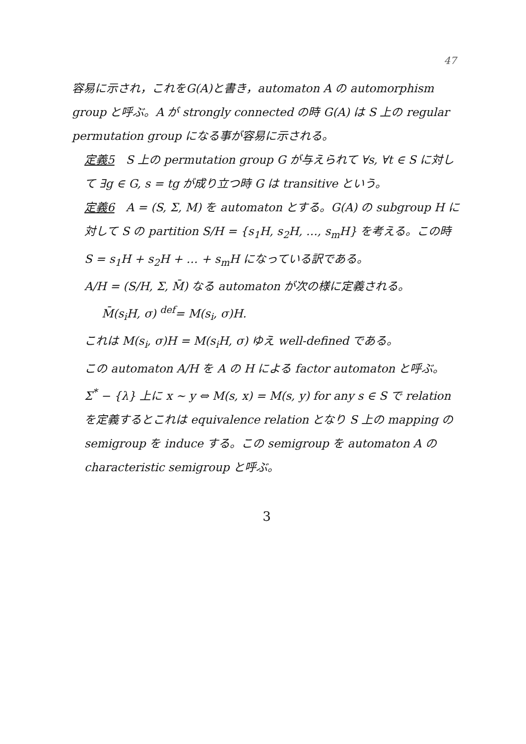47
容易に示され，これをG(A)と書き，automaton A の automorphism group と呼ぶ。A が strongly connected の時 G(A) は S 上の regular permutation group になる事が容易に示される。
定義5　S 上の permutation group G が与えられて ∀s, ∀t ∈ S に対して ∃g ∈ G, s = tg が成り立つ時 G は transitive という。
定義6　A = (S, Σ, M) を automaton とする。G(A) の subgroup H に対して S の partition S/H = {s<sub>1</sub>H, s<sub>2</sub>H, …, s<sub>m</sub>H} を考える。この時 S = s<sub>1</sub>H + s<sub>2</sub>H + … + s<sub>m</sub>H になっている訳である。
A/H = (S/H, Σ, M̄) なる automaton が次の様に定義される。
M̄(s<sub>i</sub>H, σ) <sup>def</sup>= M(s<sub>i</sub>, σ)H.
これは M(s<sub>i</sub>, σ)H = M(s<sub>i</sub>H, σ) ゆえ well-defined である。
この automaton A/H を A の H による factor automaton と呼ぶ。
Σ<sup>*</sup> − {λ} 上に x ∼ y ⇔ M(s, x) = M(s, y) for any s ∈ S で relation を定義するとこれは equivalence relation となり S 上の mapping の semigroup を induce する。この semigroup を automaton A の characteristic semigroup と呼ぶ。
3